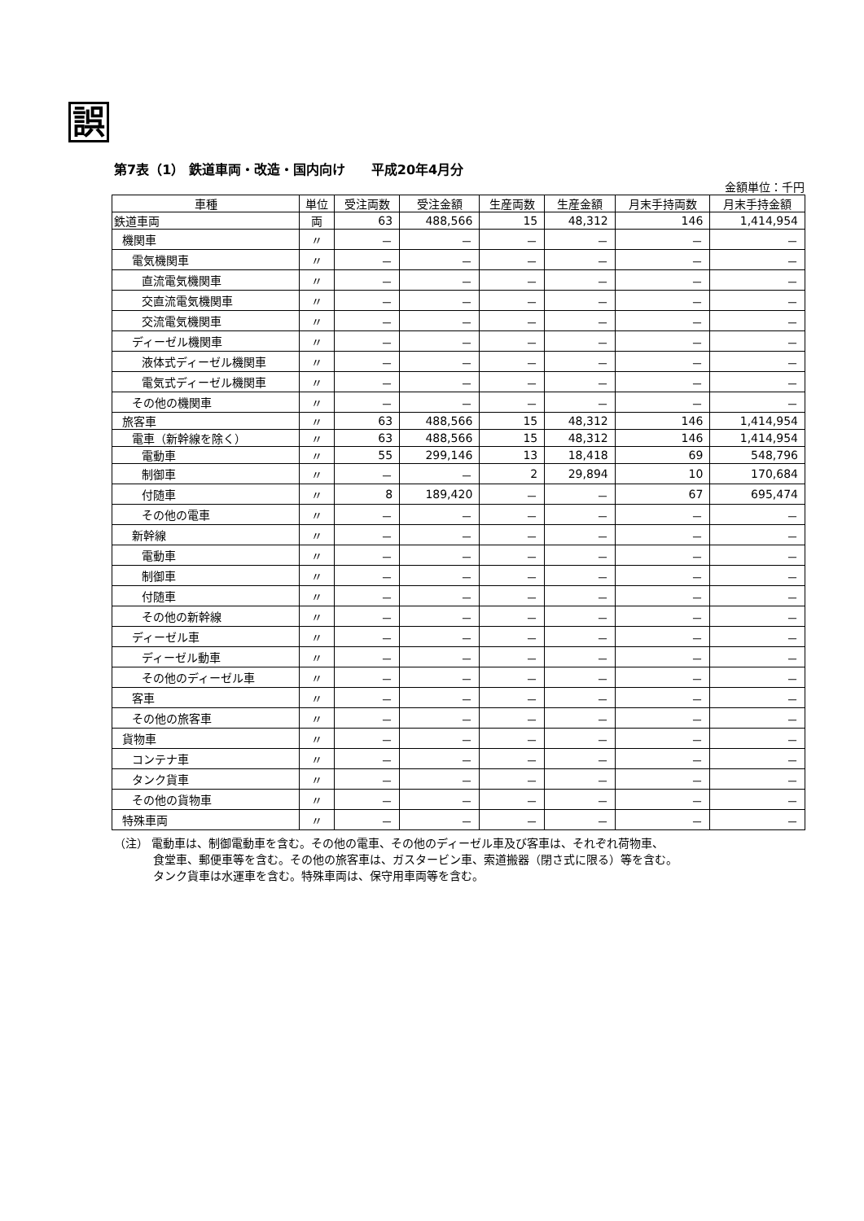誤
第7表（1） 鉄道車両・改造・国内向け　　平成20年4月分
金額単位：千円
| 車種 | 単位 | 受注両数 | 受注金額 | 生産両数 | 生産金額 | 月末手持両数 | 月末手持金額 |
| --- | --- | --- | --- | --- | --- | --- | --- |
| 鉄道車両 | 両 | 63 | 488,566 | 15 | 48,312 | 146 | 1,414,954 |
| 機関車 | 〃 | － | － | － | － | － | － |
| 電気機関車 | 〃 | － | － | － | － | － | － |
| 直流電気機関車 | 〃 | － | － | － | － | － | － |
| 交直流電気機関車 | 〃 | － | － | － | － | － | － |
| 交流電気機関車 | 〃 | － | － | － | － | － | － |
| ディーゼル機関車 | 〃 | － | － | － | － | － | － |
| 液体式ディーゼル機関車 | 〃 | － | － | － | － | － | － |
| 電気式ディーゼル機関車 | 〃 | － | － | － | － | － | － |
| その他の機関車 | 〃 | － | － | － | － | － | － |
| 旅客車 | 〃 | 63 | 488,566 | 15 | 48,312 | 146 | 1,414,954 |
| 電車（新幹線を除く） | 〃 | 63 | 488,566 | 15 | 48,312 | 146 | 1,414,954 |
| 電動車 | 〃 | 55 | 299,146 | 13 | 18,418 | 69 | 548,796 |
| 制御車 | 〃 | － | － | 2 | 29,894 | 10 | 170,684 |
| 付随車 | 〃 | 8 | 189,420 | － | － | 67 | 695,474 |
| その他の電車 | 〃 | － | － | － | － | － | － |
| 新幹線 | 〃 | － | － | － | － | － | － |
| 電動車 | 〃 | － | － | － | － | － | － |
| 制御車 | 〃 | － | － | － | － | － | － |
| 付随車 | 〃 | － | － | － | － | － | － |
| その他の新幹線 | 〃 | － | － | － | － | － | － |
| ディーゼル車 | 〃 | － | － | － | － | － | － |
| ディーゼル動車 | 〃 | － | － | － | － | － | － |
| その他のディーゼル車 | 〃 | － | － | － | － | － | － |
| 客車 | 〃 | － | － | － | － | － | － |
| その他の旅客車 | 〃 | － | － | － | － | － | － |
| 貨物車 | 〃 | － | － | － | － | － | － |
| コンテナ車 | 〃 | － | － | － | － | － | － |
| タンク貨車 | 〃 | － | － | － | － | － | － |
| その他の貨物車 | 〃 | － | － | － | － | － | － |
| 特殊車両 | 〃 | － | － | － | － | － | － |
（注） 電動車は、制御電動車を含む。その他の電車、その他のディーゼル車及び客車は、それぞれ荷物車、
食堂車、郵便車等を含む。その他の旅客車は、ガスタービン車、索道搬器（閉さ式に限る）等を含む。
タンク貨車は水運車を含む。特殊車両は、保守用車両等を含む。